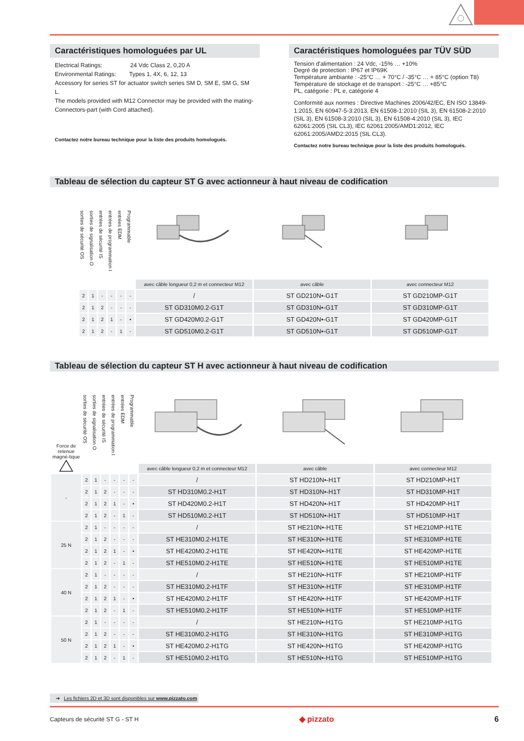Caractéristiques homologuées par UL
Electrical Ratings: 24 Vdc Class 2, 0,20 A
Environmental Ratings: Types 1, 4X, 6, 12, 13
Accessory for series ST for actuator switch series SM D, SM E, SM G, SM L.
The models provided with M12 Connector may be provided with the mating-Connectors-part (with Cord attached).
Contactez notre bureau technique pour la liste des produits homologués.
Caractéristiques homologuées par TÜV SÜD
Tension d'alimentation : 24 Vdc, -15% … +10%
Degré de protection : IP67 et IP69K
Température ambiante : -25°C … + 70°C / -35°C … + 85°C (option T8)
Température de stockage et de transport : -25°C … +85°C
PL, catégorie : PL e, catégorie 4
Conformité aux normes : Directive Machines 2006/42/EC, EN ISO 13849-1:2015, EN 60947-5-3:2013, EN 61508-1:2010 (SIL 3), EN 61508-2:2010 (SIL 3), EN 61508-3:2010 (SIL 3), EN 61508-4:2010 (SIL 3), IEC 62061:2005 (SIL CL3), IEC 62061:2005/AMD1:2012, IEC 62061:2005/AMD2:2015 (SIL CL3).
Contactez notre bureau technique pour la liste des produits homologués.
Tableau de sélection du capteur ST G avec actionneur à haut niveau de codification
| sorties de sécurité OS | sorties de signalisation O | entrées de sécurité IS | entrées de programmation I | entrées EDM | Programmable | avec câble longueur 0,2 m et connecteur M12 | avec câble | avec connecteur M12 |
| --- | --- | --- | --- | --- | --- | --- | --- | --- |
| 2 | 1 | - | - | - | - | / | ST GD210N•-G1T | ST GD210MP-G1T |
| 2 | 1 | 2 | - | - | - | ST GD310M0.2-G1T | ST GD310N•-G1T | ST GD310MP-G1T |
| 2 | 1 | 2 | 1 | - | • | ST GD420M0.2-G1T | ST GD420N•-G1T | ST GD420MP-G1T |
| 2 | 1 | 2 | - | 1 | - | ST GD510M0.2-G1T | ST GD510N•-G1T | ST GD510MP-G1T |
Tableau de sélection du capteur ST H avec actionneur à haut niveau de codification
| Force de retenue magné-tique | sorties de sécurité OS | sorties de signalisation O | entrées de sécurité IS | entrées de programmation I | entrées EDM | Programmable | avec câble longueur 0,2 m et connecteur M12 | avec câble | avec connecteur M12 |
| --- | --- | --- | --- | --- | --- | --- | --- | --- | --- |
| - | 2 | 1 | - | - | - | - | / | ST HD210N•-H1T | ST HD210MP-H1T |
| | 2 | 1 | 2 | - | - | - | ST HD310M0.2-H1T | ST HD310N•-H1T | ST HD310MP-H1T |
| | 2 | 1 | 2 | 1 | - | • | ST HD420M0.2-H1T | ST HD420N•-H1T | ST HD420MP-H1T |
| | 2 | 1 | 2 | - | 1 | - | ST HD510M0.2-H1T | ST HD510N•-H1T | ST HD510MP-H1T |
| 25 N | 2 | 1 | - | - | - | - | / | ST HE210N•-H1TE | ST HE210MP-H1TE |
| | 2 | 1 | 2 | - | - | - | ST HE310M0.2-H1TE | ST HE310N•-H1TE | ST HE310MP-H1TE |
| | 2 | 1 | 2 | 1 | - | • | ST HE420M0.2-H1TE | ST HE420N•-H1TE | ST HE420MP-H1TE |
| | 2 | 1 | 2 | - | 1 | - | ST HE510M0.2-H1TE | ST HE510N•-H1TE | ST HE510MP-H1TE |
| 40 N | 2 | 1 | - | - | - | - | / | ST HE210N•-H1TF | ST HE210MP-H1TF |
| | 2 | 1 | 2 | - | - | - | ST HE310M0.2-H1TF | ST HE310N•-H1TF | ST HE310MP-H1TF |
| | 2 | 1 | 2 | 1 | - | • | ST HE420M0.2-H1TF | ST HE420N•-H1TF | ST HE420MP-H1TF |
| | 2 | 1 | 2 | - | 1 | - | ST HE510M0.2-H1TF | ST HE510N•-H1TF | ST HE510MP-H1TF |
| 50 N | 2 | 1 | - | - | - | - | / | ST HE210N•-H1TG | ST HE210MP-H1TG |
| | 2 | 1 | 2 | - | - | - | ST HE310M0.2-H1TG | ST HE310N•-H1TG | ST HE310MP-H1TG |
| | 2 | 1 | 2 | 1 | - | • | ST HE420M0.2-H1TG | ST HE420N•-H1TG | ST HE420MP-H1TG |
| | 2 | 1 | 2 | - | 1 | - | ST HE510M0.2-H1TG | ST HE510N•-H1TG | ST HE510MP-H1TG |
➔ Les fichiers 2D et 3D sont disponibles sur www.pizzato.com
Capteurs de sécurité ST G - ST H ◆ pizzato 6